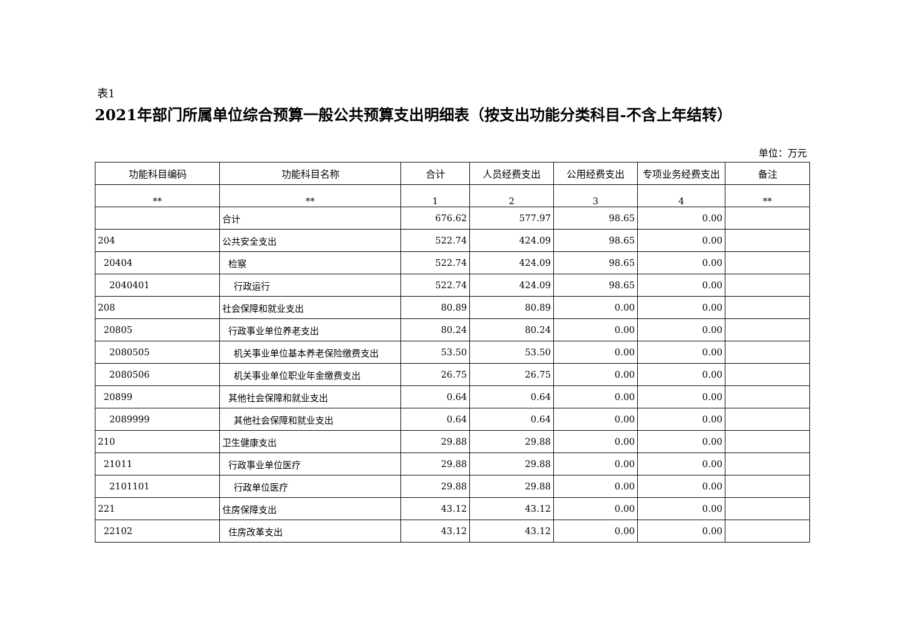表1
2021年部门所属单位综合预算一般公共预算支出明细表（按支出功能分类科目-不含上年结转）
单位：万元
| 功能科目编码 | 功能科目名称 | 合计 | 人员经费支出 | 公用经费支出 | 专项业务经费支出 | 备注 |
| --- | --- | --- | --- | --- | --- | --- |
| ** | ** | 1 | 2 | 3 | 4 | ** |
| | 合计 | 676.62 | 577.97 | 98.65 | 0.00 | |
| 204 | 公共安全支出 | 522.74 | 424.09 | 98.65 | 0.00 | |
| 20404 | 检察 | 522.74 | 424.09 | 98.65 | 0.00 | |
| 2040401 | 行政运行 | 522.74 | 424.09 | 98.65 | 0.00 | |
| 208 | 社会保障和就业支出 | 80.89 | 80.89 | 0.00 | 0.00 | |
| 20805 | 行政事业单位养老支出 | 80.24 | 80.24 | 0.00 | 0.00 | |
| 2080505 | 机关事业单位基本养老保险缴费支出 | 53.50 | 53.50 | 0.00 | 0.00 | |
| 2080506 | 机关事业单位职业年金缴费支出 | 26.75 | 26.75 | 0.00 | 0.00 | |
| 20899 | 其他社会保障和就业支出 | 0.64 | 0.64 | 0.00 | 0.00 | |
| 2089999 | 其他社会保障和就业支出 | 0.64 | 0.64 | 0.00 | 0.00 | |
| 210 | 卫生健康支出 | 29.88 | 29.88 | 0.00 | 0.00 | |
| 21011 | 行政事业单位医疗 | 29.88 | 29.88 | 0.00 | 0.00 | |
| 2101101 | 行政单位医疗 | 29.88 | 29.88 | 0.00 | 0.00 | |
| 221 | 住房保障支出 | 43.12 | 43.12 | 0.00 | 0.00 | |
| 22102 | 住房改革支出 | 43.12 | 43.12 | 0.00 | 0.00 | |